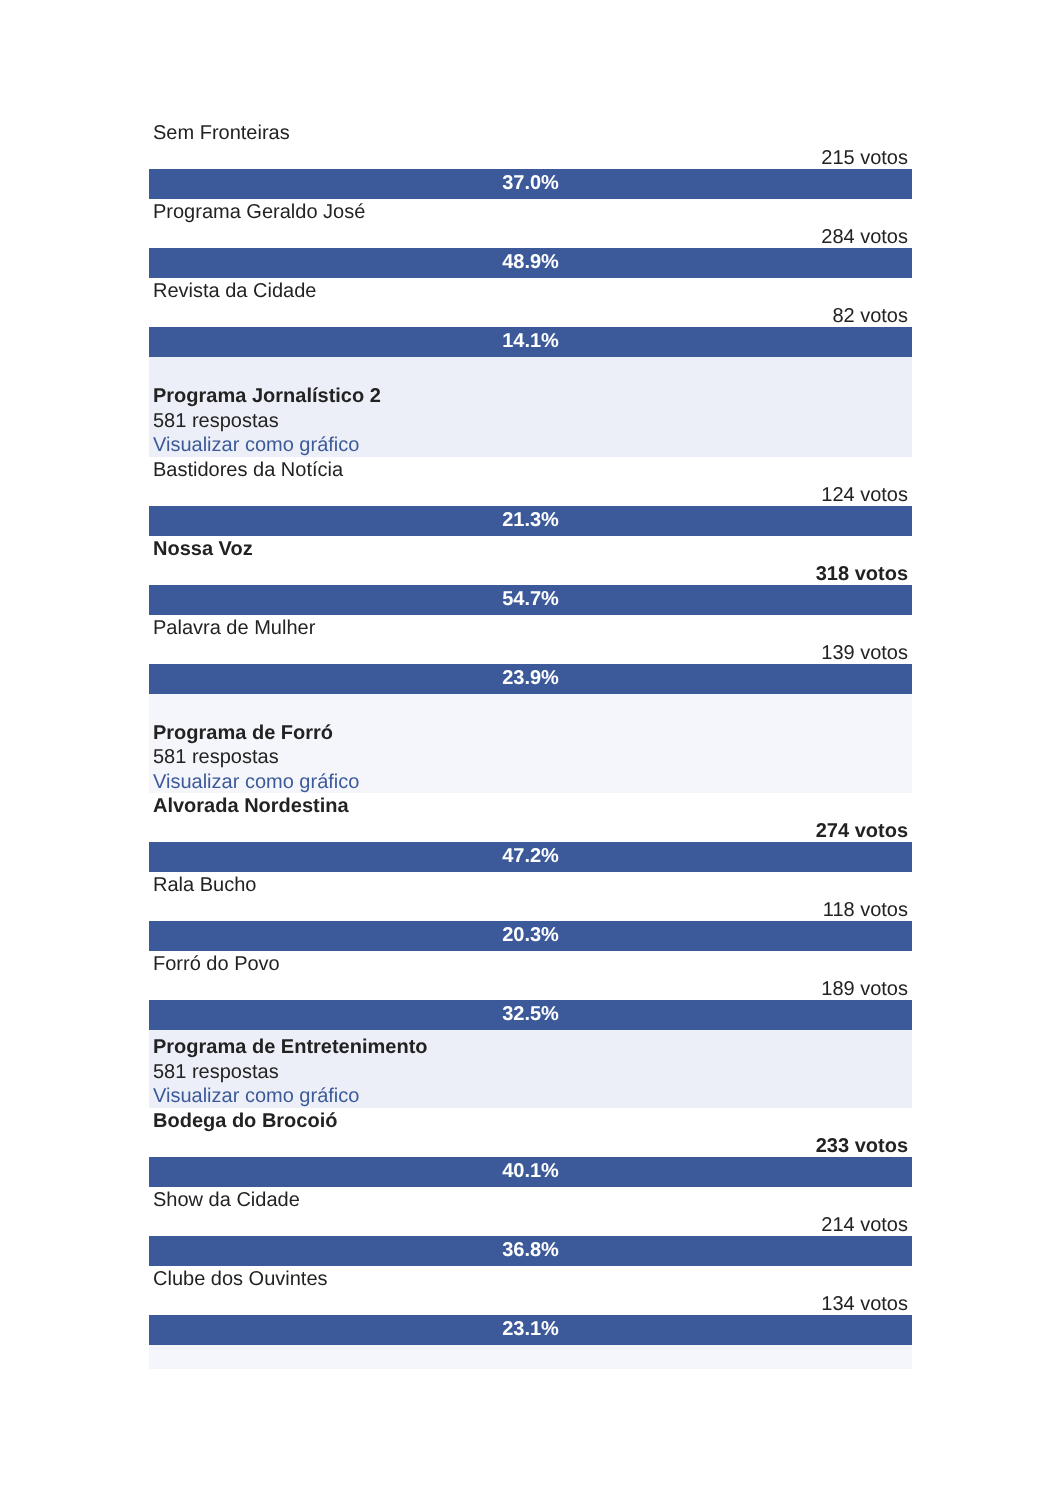Sem Fronteiras
215 votos
37.0%
Programa Geraldo José
284 votos
48.9%
Revista da Cidade
82 votos
14.1%
Programa Jornalístico 2
581 respostas
Visualizar como gráfico
Bastidores da Notícia
124 votos
21.3%
Nossa Voz
318 votos
54.7%
Palavra de Mulher
139 votos
23.9%
Programa de Forró
581 respostas
Visualizar como gráfico
Alvorada Nordestina
274 votos
47.2%
Rala Bucho
118 votos
20.3%
Forró do Povo
189 votos
32.5%
Programa de Entretenimento
581 respostas
Visualizar como gráfico
Bodega do Brocoió
233 votos
40.1%
Show da Cidade
214 votos
36.8%
Clube dos Ouvintes
134 votos
23.1%